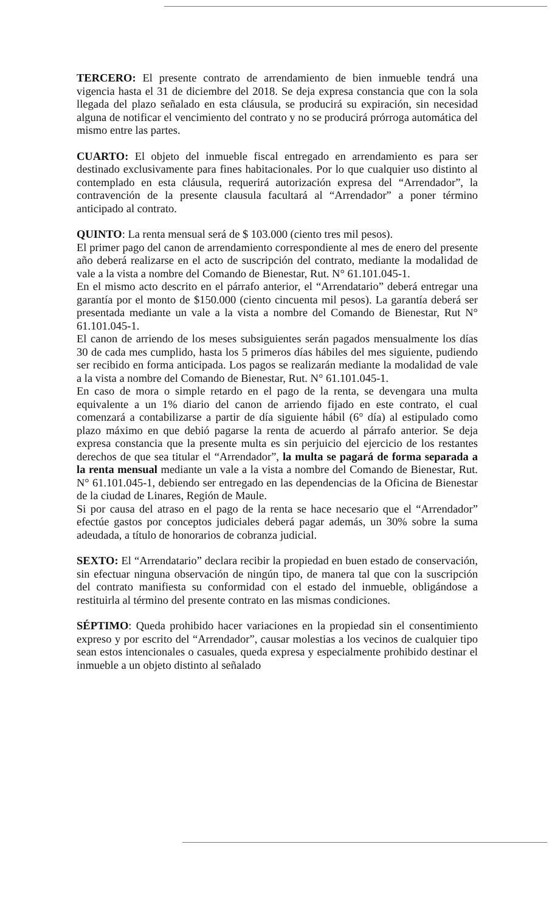TERCERO: El presente contrato de arrendamiento de bien inmueble tendrá una vigencia hasta el 31 de diciembre del 2018. Se deja expresa constancia que con la sola llegada del plazo señalado en esta cláusula, se producirá su expiración, sin necesidad alguna de notificar el vencimiento del contrato y no se producirá prórroga automática del mismo entre las partes.
CUARTO: El objeto del inmueble fiscal entregado en arrendamiento es para ser destinado exclusivamente para fines habitacionales. Por lo que cualquier uso distinto al contemplado en esta cláusula, requerirá autorización expresa del “Arrendador”, la contravención de la presente clausula facultará al “Arrendador” a poner término anticipado al contrato.
QUINTO: La renta mensual será de $ 103.000 (ciento tres mil pesos).
El primer pago del canon de arrendamiento correspondiente al mes de enero del presente año deberá realizarse en el acto de suscripción del contrato, mediante la modalidad de vale a la vista a nombre del Comando de Bienestar, Rut. N° 61.101.045-1.
En el mismo acto descrito en el párrafo anterior, el “Arrendatario” deberá entregar una garantía por el monto de $150.000 (ciento cincuenta mil pesos). La garantía deberá ser presentada mediante un vale a la vista a nombre del Comando de Bienestar, Rut N° 61.101.045-1.
El canon de arriendo de los meses subsiguientes serán pagados mensualmente los días 30 de cada mes cumplido, hasta los 5 primeros días hábiles del mes siguiente, pudiendo ser recibido en forma anticipada. Los pagos se realizarán mediante la modalidad de vale a la vista a nombre del Comando de Bienestar, Rut. N° 61.101.045-1.
En caso de mora o simple retardo en el pago de la renta, se devengara una multa equivalente a un 1% diario del canon de arriendo fijado en este contrato, el cual comenzará a contabilizarse a partir de día siguiente hábil (6° día) al estipulado como plazo máximo en que debió pagarse la renta de acuerdo al párrafo anterior. Se deja expresa constancia que la presente multa es sin perjuicio del ejercicio de los restantes derechos de que sea titular el “Arrendador”, la multa se pagará de forma separada a la renta mensual mediante un vale a la vista a nombre del Comando de Bienestar, Rut. N° 61.101.045-1, debiendo ser entregado en las dependencias de la Oficina de Bienestar de la ciudad de Linares, Región de Maule.
Si por causa del atraso en el pago de la renta se hace necesario que el “Arrendador” efectúe gastos por conceptos judiciales deberá pagar además, un 30% sobre la suma adeudada, a título de honorarios de cobranza judicial.
SEXTO: El “Arrendatario” declara recibir la propiedad en buen estado de conservación, sin efectuar ninguna observación de ningún tipo, de manera tal que con la suscripción del contrato manifiesta su conformidad con el estado del inmueble, obligándose a restituirla al término del presente contrato en las mismas condiciones.
SÉPTIMO: Queda prohibido hacer variaciones en la propiedad sin el consentimiento expreso y por escrito del “Arrendador”, causar molestias a los vecinos de cualquier tipo sean estos intencionales o casuales, queda expresa y especialmente prohibido destinar el inmueble a un objeto distinto al señalado